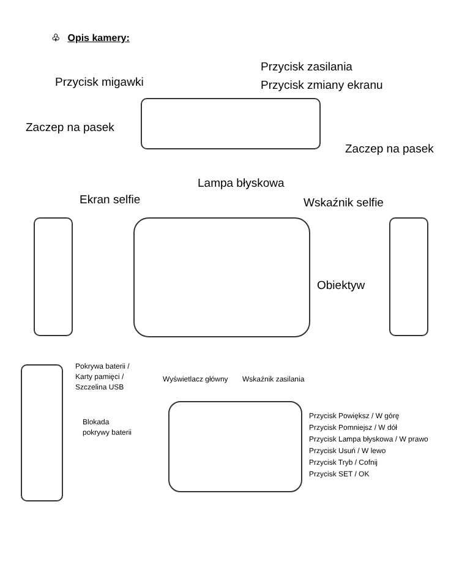♧ Opis kamery:
Przycisk zasilania
Przycisk migawki Przycisk zmiany ekranu
Zaczep na pasek
Zaczep na pasek
Lampa błyskowa
Ekran selfie Wskaźnik selfie
Obiektyw
Pokrywa baterii /
Karty pamięci /
Szczelina USB
Wyświetlacz główny Wskaźnik zasilania
Blokada
pokrywy baterii
Przycisk Powiększ / W górę
Przycisk Pomniejsz / W dół
Przycisk Lampa błyskowa / W prawo
Przycisk Usuń / W lewo
Przycisk Tryb / Cofnij
Przycisk SET / OK